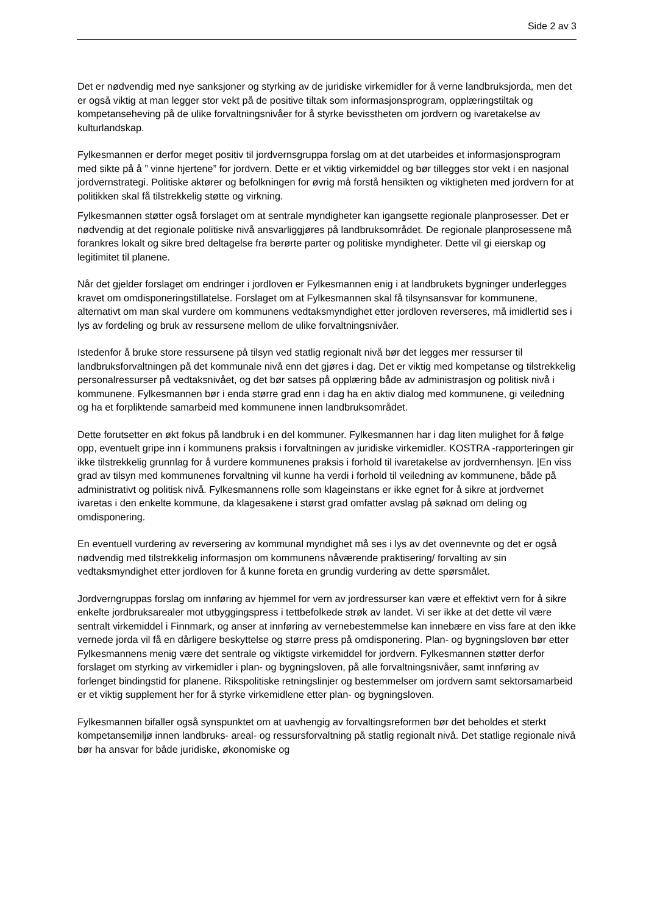Side 2 av 3
Det er nødvendig med nye sanksjoner og styrking av de juridiske virkemidler for å verne landbruksjorda, men det er også viktig at man legger stor vekt på de positive tiltak som informasjonsprogram, opplæringstiltak og kompetanseheving på de ulike forvaltningsnivåer for å styrke bevisstheten om jordvern og ivaretakelse av kulturlandskap.
Fylkesmannen er derfor meget positiv til jordvernsgruppa forslag om at det utarbeides et informasjonsprogram med sikte på å ” vinne hjertene” for jordvern. Dette er et viktig virkemiddel og bør tillegges stor vekt i en nasjonal jordvernstrategi. Politiske aktører og befolkningen for øvrig må forstå hensikten og viktigheten med jordvern for at politikken skal få tilstrekkelig støtte og virkning.
Fylkesmannen støtter også forslaget om at sentrale myndigheter kan igangsette regionale planprosesser. Det er nødvendig at det regionale politiske nivå ansvarliggjøres på landbruksområdet. De regionale planprosessene må forankres lokalt og sikre bred deltagelse fra berørte parter og politiske myndigheter. Dette vil gi eierskap og legitimitet til planene.
Når det gjelder forslaget om endringer i jordloven er Fylkesmannen enig i at landbrukets bygninger underlegges kravet om omdisponeringstillatelse. Forslaget om at Fylkesmannen skal få tilsynsansvar for kommunene, alternativt om man skal vurdere om kommunens vedtaksmyndighet etter jordloven reverseres, må imidlertid ses i lys av fordeling og bruk av ressursene mellom de ulike forvaltningsnivåer.
Istedenfor å bruke store ressursene på tilsyn ved statlig regionalt nivå bør det legges mer ressurser til landbruksforvaltningen på det kommunale nivå enn det gjøres i dag. Det er viktig med kompetanse og tilstrekkelig personalressurser på vedtaksnivået, og det bør satses på opplæring både av administrasjon og politisk nivå i kommunene. Fylkesmannen bør i enda større grad enn i dag ha en aktiv dialog med kommunene, gi veiledning og ha et forpliktende samarbeid med kommunene innen landbruksområdet.
Dette forutsetter en økt fokus på landbruk i en del kommuner. Fylkesmannen har i dag liten mulighet for å følge opp, eventuelt gripe inn i kommunens praksis i forvaltningen av juridiske virkemidler. KOSTRA -rapporteringen gir ikke tilstrekkelig grunnlag for å vurdere kommunenes praksis i forhold til ivaretakelse av jordvernhensyn. |En viss grad av tilsyn med kommunenes forvaltning vil kunne ha verdi i forhold til veiledning av kommunene, både på administrativt og politisk nivå. Fylkesmannens rolle som klageinstans er ikke egnet for å sikre at jordvernet ivaretas i den enkelte kommune, da klagesakene i størst grad omfatter avslag på søknad om deling og omdisponering.
En eventuell vurdering av reversering av kommunal myndighet må ses i lys av det ovennevnte og det er også nødvendig med tilstrekkelig informasjon om kommunens nåværende praktisering/ forvalting av sin vedtaksmyndighet etter jordloven for å kunne foreta en grundig vurdering av dette spørsmålet.
Jordverngruppas forslag om innføring av hjemmel for vern av jordressurser kan være et effektivt vern for å sikre enkelte jordbruksarealer mot utbyggingspress i tettbefolkede strøk av landet. Vi ser ikke at det dette vil være sentralt virkemiddel i Finnmark, og anser at innføring av vernebestemmelse kan innebære en viss fare at den ikke vernede jorda vil få en dårligere beskyttelse og større press på omdisponering. Plan- og bygningsloven bør etter Fylkesmannens menig være det sentrale og viktigste virkemiddel for jordvern. Fylkesmannen støtter derfor forslaget om styrking av virkemidler i plan- og bygningsloven, på alle forvaltningsnivåer, samt innføring av forlenget bindingstid for planene. Rikspolitiske retningslinjer og bestemmelser om jordvern samt sektorsamarbeid er et viktig supplement her for å styrke virkemidlene etter plan- og bygningsloven.
Fylkesmannen bifaller også synspunktet om at uavhengig av forvaltingsreformen bør det beholdes et sterkt kompetansemiljø innen landbruks- areal- og ressursforvaltning på statlig regionalt nivå. Det statlige regionale nivå bør ha ansvar for både juridiske, økonomiske og